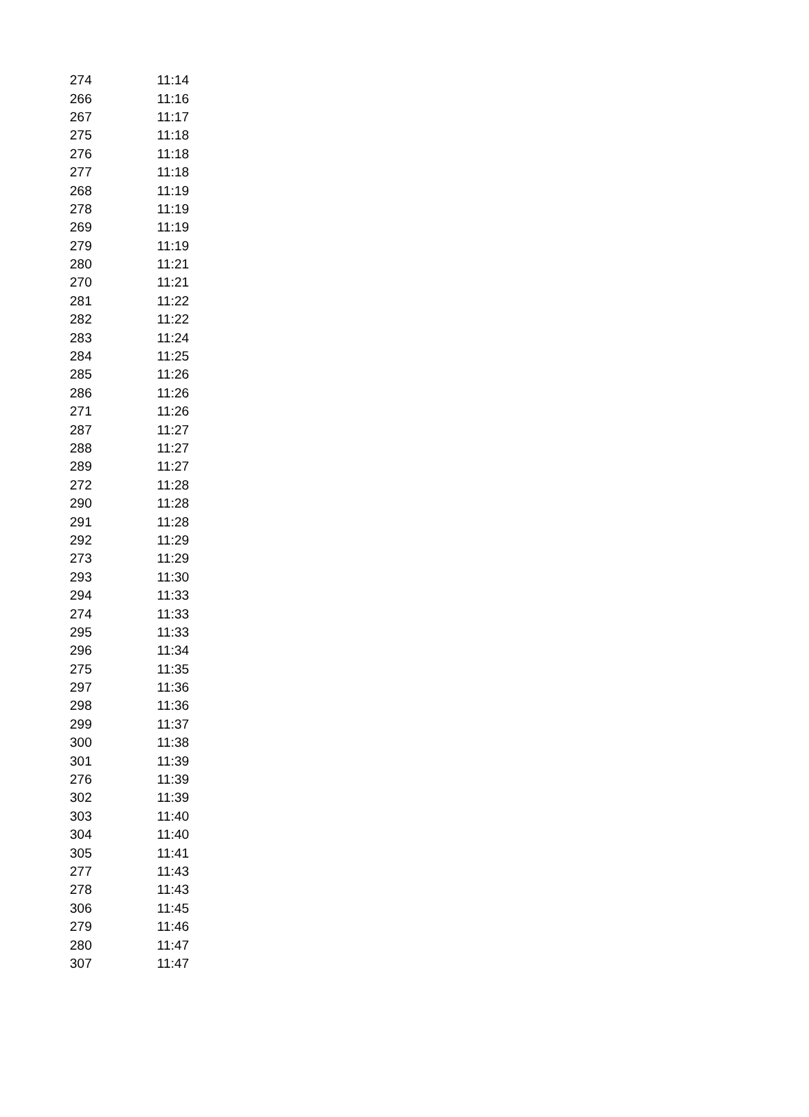| 274 | 11:14 |
| 266 | 11:16 |
| 267 | 11:17 |
| 275 | 11:18 |
| 276 | 11:18 |
| 277 | 11:18 |
| 268 | 11:19 |
| 278 | 11:19 |
| 269 | 11:19 |
| 279 | 11:19 |
| 280 | 11:21 |
| 270 | 11:21 |
| 281 | 11:22 |
| 282 | 11:22 |
| 283 | 11:24 |
| 284 | 11:25 |
| 285 | 11:26 |
| 286 | 11:26 |
| 271 | 11:26 |
| 287 | 11:27 |
| 288 | 11:27 |
| 289 | 11:27 |
| 272 | 11:28 |
| 290 | 11:28 |
| 291 | 11:28 |
| 292 | 11:29 |
| 273 | 11:29 |
| 293 | 11:30 |
| 294 | 11:33 |
| 274 | 11:33 |
| 295 | 11:33 |
| 296 | 11:34 |
| 275 | 11:35 |
| 297 | 11:36 |
| 298 | 11:36 |
| 299 | 11:37 |
| 300 | 11:38 |
| 301 | 11:39 |
| 276 | 11:39 |
| 302 | 11:39 |
| 303 | 11:40 |
| 304 | 11:40 |
| 305 | 11:41 |
| 277 | 11:43 |
| 278 | 11:43 |
| 306 | 11:45 |
| 279 | 11:46 |
| 280 | 11:47 |
| 307 | 11:47 |